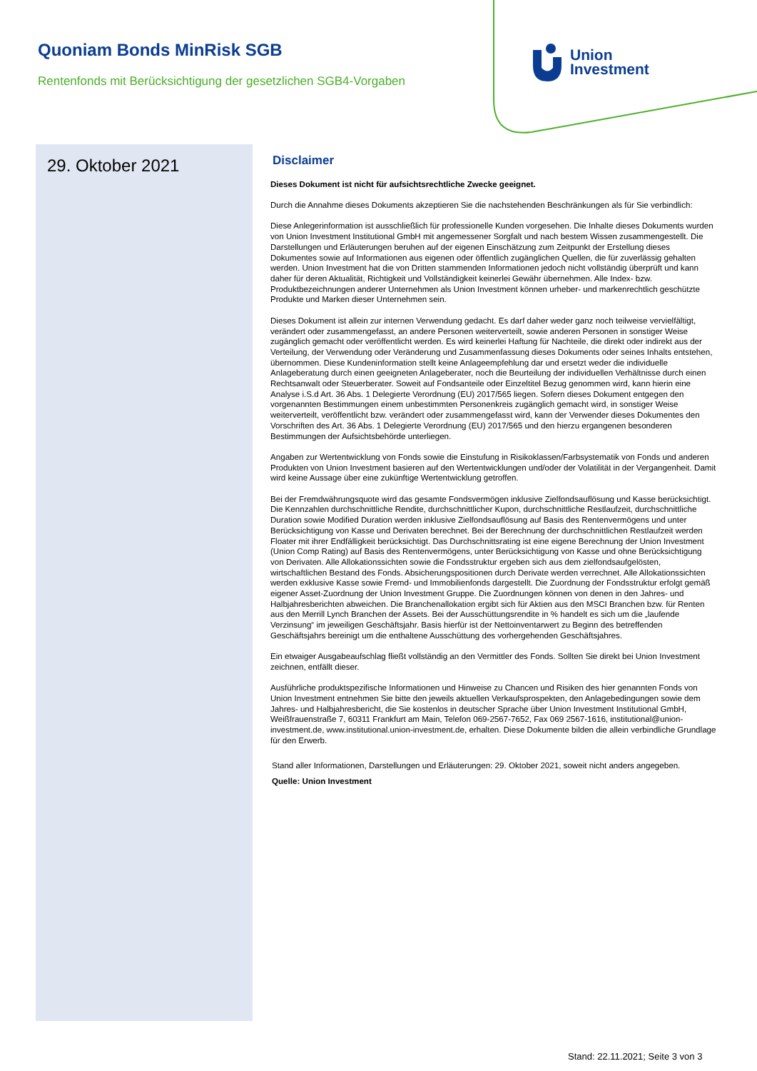Quoniam Bonds MinRisk SGB
Rentenfonds mit Berücksichtigung der gesetzlichen SGB4-Vorgaben
Union
Investment
29. Oktober 2021
Disclaimer
Dieses Dokument ist nicht für aufsichtsrechtliche Zwecke geeignet.
Durch die Annahme dieses Dokuments akzeptieren Sie die nachstehenden Beschränkungen als für Sie verbindlich:
Diese Anlegerinformation ist ausschließlich für professionelle Kunden vorgesehen. Die Inhalte dieses Dokuments wurden von Union Investment Institutional GmbH mit angemessener Sorgfalt und nach bestem Wissen zusammengestellt. Die Darstellungen und Erläuterungen beruhen auf der eigenen Einschätzung zum Zeitpunkt der Erstellung dieses Dokumentes sowie auf Informationen aus eigenen oder öffentlich zugänglichen Quellen, die für zuverlässig gehalten werden. Union Investment hat die von Dritten stammenden Informationen jedoch nicht vollständig überprüft und kann daher für deren Aktualität, Richtigkeit und Vollständigkeit keinerlei Gewähr übernehmen. Alle Index- bzw. Produktbezeichnungen anderer Unternehmen als Union Investment können urheber- und markenrechtlich geschützte Produkte und Marken dieser Unternehmen sein.
Dieses Dokument ist allein zur internen Verwendung gedacht. Es darf daher weder ganz noch teilweise vervielfältigt, verändert oder zusammengefasst, an andere Personen weiterverteilt, sowie anderen Personen in sonstiger Weise zugänglich gemacht oder veröffentlicht werden. Es wird keinerlei Haftung für Nachteile, die direkt oder indirekt aus der Verteilung, der Verwendung oder Veränderung und Zusammenfassung dieses Dokuments oder seines Inhalts entstehen, übernommen. Diese Kundeninformation stellt keine Anlageempfehlung dar und ersetzt weder die individuelle Anlageberatung durch einen geeigneten Anlageberater, noch die Beurteilung der individuellen Verhältnisse durch einen Rechtsanwalt oder Steuerberater. Soweit auf Fondsanteile oder Einzeltitel Bezug genommen wird, kann hierin eine Analyse i.S.d Art. 36 Abs. 1 Delegierte Verordnung (EU) 2017/565 liegen. Sofern dieses Dokument entgegen den vorgenannten Bestimmungen einem unbestimmten Personenkreis zugänglich gemacht wird, in sonstiger Weise weiterverteilt, veröffentlicht bzw. verändert oder zusammengefasst wird, kann der Verwender dieses Dokumentes den Vorschriften des Art. 36 Abs. 1 Delegierte Verordnung (EU) 2017/565 und den hierzu ergangenen besonderen Bestimmungen der Aufsichtsbehörde unterliegen.
Angaben zur Wertentwicklung von Fonds sowie die Einstufung in Risikoklassen/Farbsystematik von Fonds und anderen Produkten von Union Investment basieren auf den Wertentwicklungen und/oder der Volatilität in der Vergangenheit. Damit wird keine Aussage über eine zukünftige Wertentwicklung getroffen.
Bei der Fremdwährungsquote wird das gesamte Fondsvermögen inklusive Zielfondsauflösung und Kasse berücksichtigt. Die Kennzahlen durchschnittliche Rendite, durchschnittlicher Kupon, durchschnittliche Restlaufzeit, durchschnittliche Duration sowie Modified Duration werden inklusive Zielfondsauflösung auf Basis des Rentenvermögens und unter Berücksichtigung von Kasse und Derivaten berechnet. Bei der Berechnung der durchschnittlichen Restlaufzeit werden Floater mit ihrer Endfälligkeit berücksichtigt. Das Durchschnittsrating ist eine eigene Berechnung der Union Investment (Union Comp Rating) auf Basis des Rentenvermögens, unter Berücksichtigung von Kasse und ohne Berücksichtigung von Derivaten. Alle Allokationssichten sowie die Fondsstruktur ergeben sich aus dem zielfondsaufgelösten, wirtschaftlichen Bestand des Fonds. Absicherungspositionen durch Derivate werden verrechnet. Alle Allokationssichten werden exklusive Kasse sowie Fremd- und Immobilienfonds dargestellt. Die Zuordnung der Fondsstruktur erfolgt gemäß eigener Asset-Zuordnung der Union Investment Gruppe. Die Zuordnungen können von denen in den Jahres- und Halbjahresberichten abweichen. Die Branchenallokation ergibt sich für Aktien aus den MSCI Branchen bzw. für Renten aus den Merrill Lynch Branchen der Assets. Bei der Ausschüttungsrendite in % handelt es sich um die „laufende Verzinsung“ im jeweiligen Geschäftsjahr. Basis hierfür ist der Nettoinventarwert zu Beginn des betreffenden Geschäftsjahrs bereinigt um die enthaltene Ausschüttung des vorhergehenden Geschäftsjahres.
Ein etwaiger Ausgabeaufschlag fließt vollständig an den Vermittler des Fonds. Sollten Sie direkt bei Union Investment zeichnen, entfällt dieser.
Ausführliche produktspezifische Informationen und Hinweise zu Chancen und Risiken des hier genannten Fonds von Union Investment entnehmen Sie bitte den jeweils aktuellen Verkaufsprospekten, den Anlagebedingungen sowie dem Jahres- und Halbjahresbericht, die Sie kostenlos in deutscher Sprache über Union Investment Institutional GmbH, Weißfrauenstraße 7, 60311 Frankfurt am Main, Telefon 069-2567-7652, Fax 069 2567-1616, institutional@union-investment.de, www.institutional.union-investment.de, erhalten. Diese Dokumente bilden die allein verbindliche Grundlage für den Erwerb.
Stand aller Informationen, Darstellungen und Erläuterungen: 29. Oktober 2021, soweit nicht anders angegeben.
Quelle: Union Investment
Stand: 22.11.2021; Seite 3 von 3